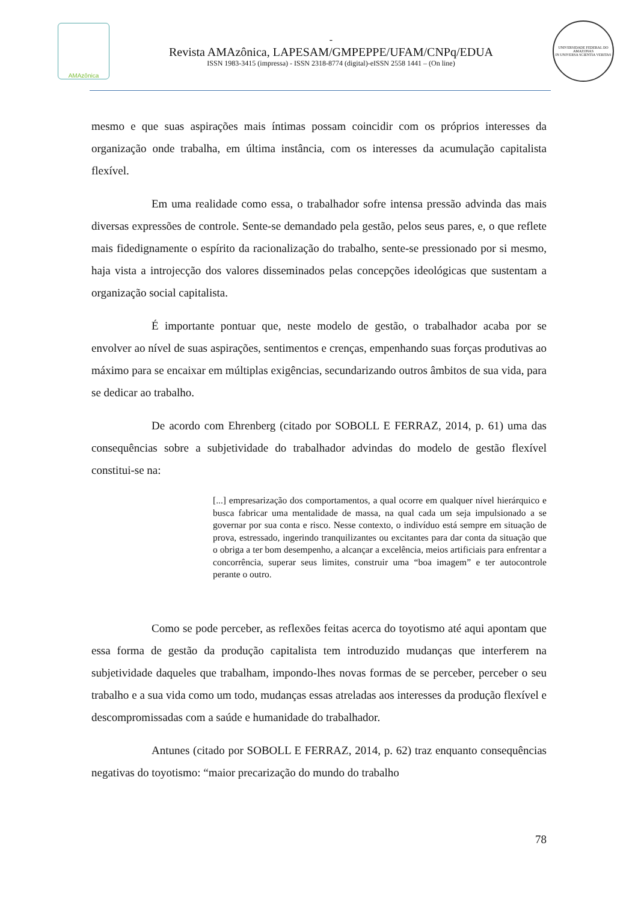AMAzônica
-
Revista AMAzônica, LAPESAM/GMPEPPE/UFAM/CNPq/EDUA
ISSN 1983-3415 (impressa) - ISSN 2318-8774 (digital)-eISSN 2558 1441 – (On line)
UNIVERSIDADE FEDERAL DO AMAZONAS
IN UNIVERSA SCIENTIA VERITAS
mesmo e que suas aspirações mais íntimas possam coincidir com os próprios interesses da organização onde trabalha, em última instância, com os interesses da acumulação capitalista flexível.
Em uma realidade como essa, o trabalhador sofre intensa pressão advinda das mais diversas expressões de controle. Sente-se demandado pela gestão, pelos seus pares, e, o que reflete mais fidedignamente o espírito da racionalização do trabalho, sente-se pressionado por si mesmo, haja vista a introjecção dos valores disseminados pelas concepções ideológicas que sustentam a organização social capitalista.
É importante pontuar que, neste modelo de gestão, o trabalhador acaba por se envolver ao nível de suas aspirações, sentimentos e crenças, empenhando suas forças produtivas ao máximo para se encaixar em múltiplas exigências, secundarizando outros âmbitos de sua vida, para se dedicar ao trabalho.
De acordo com Ehrenberg (citado por SOBOLL E FERRAZ, 2014, p. 61) uma das consequências sobre a subjetividade do trabalhador advindas do modelo de gestão flexível constitui-se na:
[...] empresarização dos comportamentos, a qual ocorre em qualquer nível hierárquico e busca fabricar uma mentalidade de massa, na qual cada um seja impulsionado a se governar por sua conta e risco. Nesse contexto, o indivíduo está sempre em situação de prova, estressado, ingerindo tranquilizantes ou excitantes para dar conta da situação que o obriga a ter bom desempenho, a alcançar a excelência, meios artificiais para enfrentar a concorrência, superar seus limites, construir uma “boa imagem” e ter autocontrole perante o outro.
Como se pode perceber, as reflexões feitas acerca do toyotismo até aqui apontam que essa forma de gestão da produção capitalista tem introduzido mudanças que interferem na subjetividade daqueles que trabalham, impondo-lhes novas formas de se perceber, perceber o seu trabalho e a sua vida como um todo, mudanças essas atreladas aos interesses da produção flexível e descompromissadas com a saúde e humanidade do trabalhador.
Antunes (citado por SOBOLL E FERRAZ, 2014, p. 62) traz enquanto consequências negativas do toyotismo: “maior precarização do mundo do trabalho
78